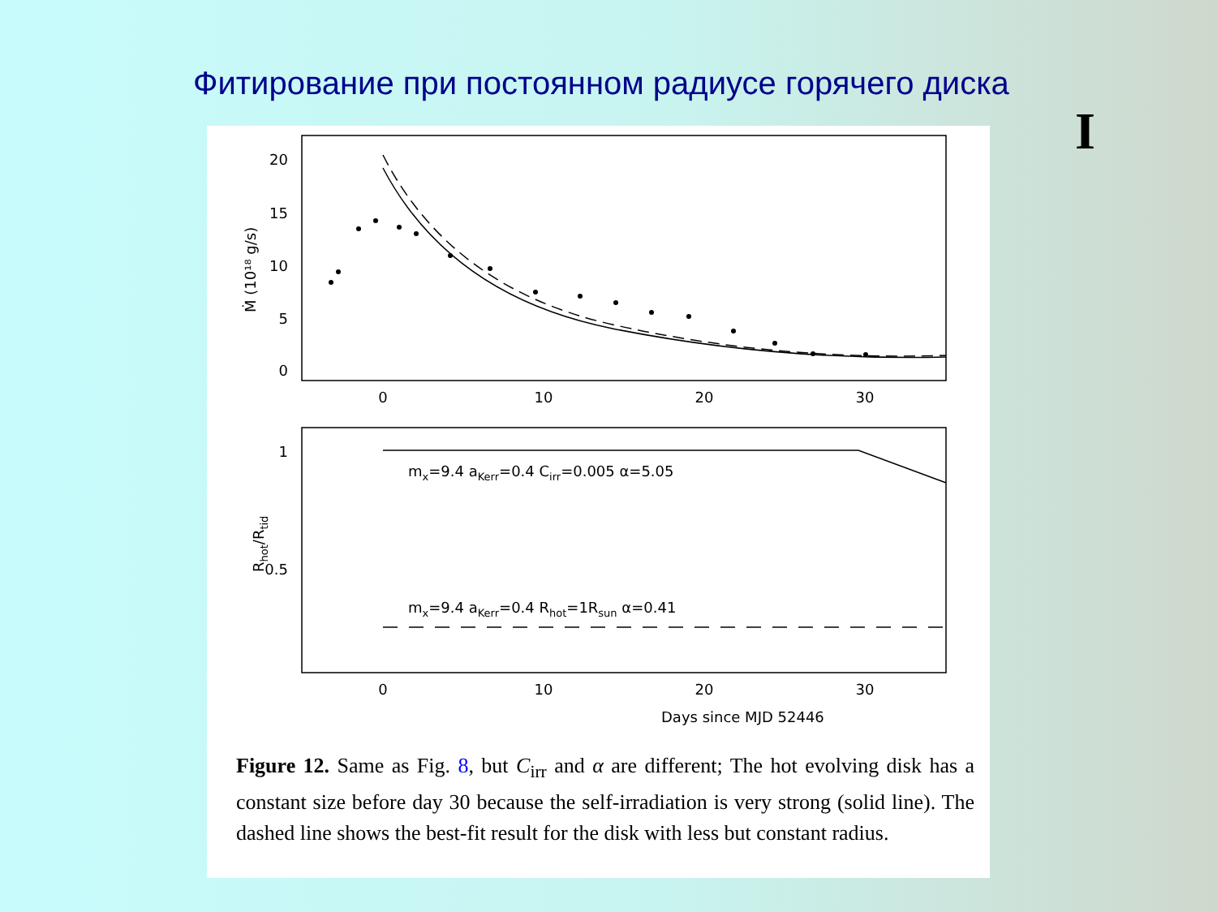Фитирование при постоянном радиусе горячего диска
I
20
15
10
5
0
0
10
20
30
Ṁ (10¹⁸ g/s)
1
0.5
0
10
20
30
Rhot/Rtid
mx=9.4 aKerr=0.4 Cirr=0.005 α=5.05
mx=9.4 aKerr=0.4 Rhot=1Rsun α=0.41
Days since MJD 52446
Figure 12. Same as Fig. 8, but C<sub>irr</sub> and α are different; The hot evolving disk has a constant size before day 30 because the self-irradiation is very strong (solid line). The dashed line shows the best-fit result for the disk with less but constant radius.